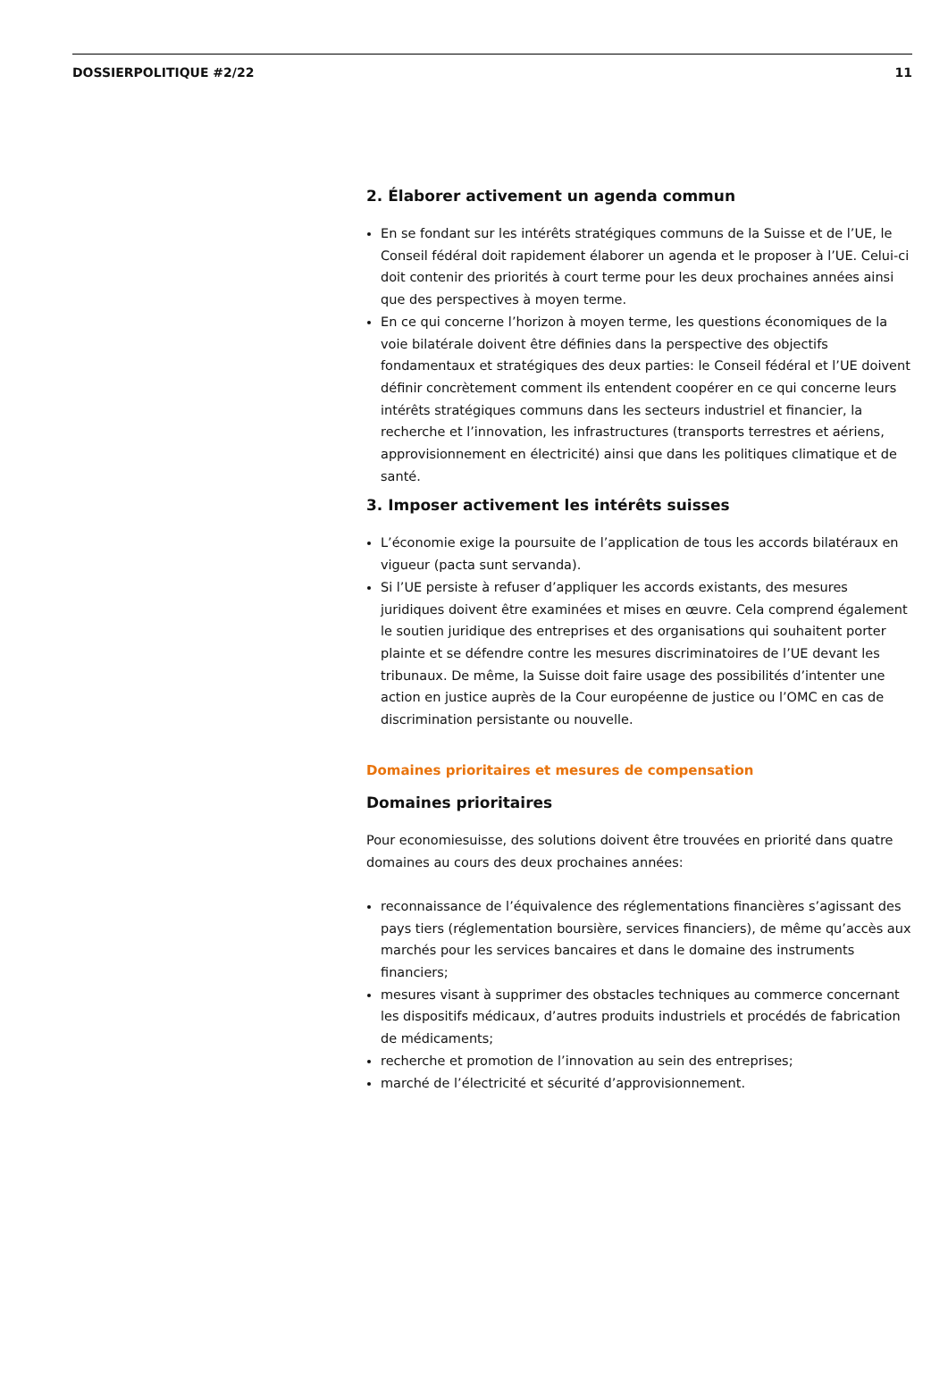DOSSIERPOLITIQUE #2/22 11
2. Élaborer activement un agenda commun
En se fondant sur les intérêts stratégiques communs de la Suisse et de l’UE, le Conseil fédéral doit rapidement élaborer un agenda et le proposer à l’UE. Celui-ci doit contenir des priorités à court terme pour les deux prochaines années ainsi que des perspectives à moyen terme.
En ce qui concerne l’horizon à moyen terme, les questions économiques de la voie bilatérale doivent être définies dans la perspective des objectifs fondamentaux et stratégiques des deux parties: le Conseil fédéral et l’UE doivent définir concrètement comment ils entendent coopérer en ce qui concerne leurs intérêts stratégiques communs dans les secteurs industriel et financier, la recherche et l’innovation, les infrastructures (transports terrestres et aériens, approvisionnement en électricité) ainsi que dans les politiques climatique et de santé.
3. Imposer activement les intérêts suisses
L’économie exige la poursuite de l’application de tous les accords bilatéraux en vigueur (pacta sunt servanda).
Si l’UE persiste à refuser d’appliquer les accords existants, des mesures juridiques doivent être examinées et mises en œuvre. Cela comprend également le soutien juridique des entreprises et des organisations qui souhaitent porter plainte et se défendre contre les mesures discriminatoires de l’UE devant les tribunaux. De même, la Suisse doit faire usage des possibilités d’intenter une action en justice auprès de la Cour européenne de justice ou l’OMC en cas de discrimination persistante ou nouvelle.
Domaines prioritaires et mesures de compensation
Domaines prioritaires
Pour economiesuisse, des solutions doivent être trouvées en priorité dans quatre domaines au cours des deux prochaines années:
reconnaissance de l’équivalence des réglementations financières s’agissant des pays tiers (réglementation boursière, services financiers), de même qu’accès aux marchés pour les services bancaires et dans le domaine des instruments financiers;
mesures visant à supprimer des obstacles techniques au commerce concernant les dispositifs médicaux, d’autres produits industriels et procédés de fabrication de médicaments;
recherche et promotion de l’innovation au sein des entreprises;
marché de l’électricité et sécurité d’approvisionnement.